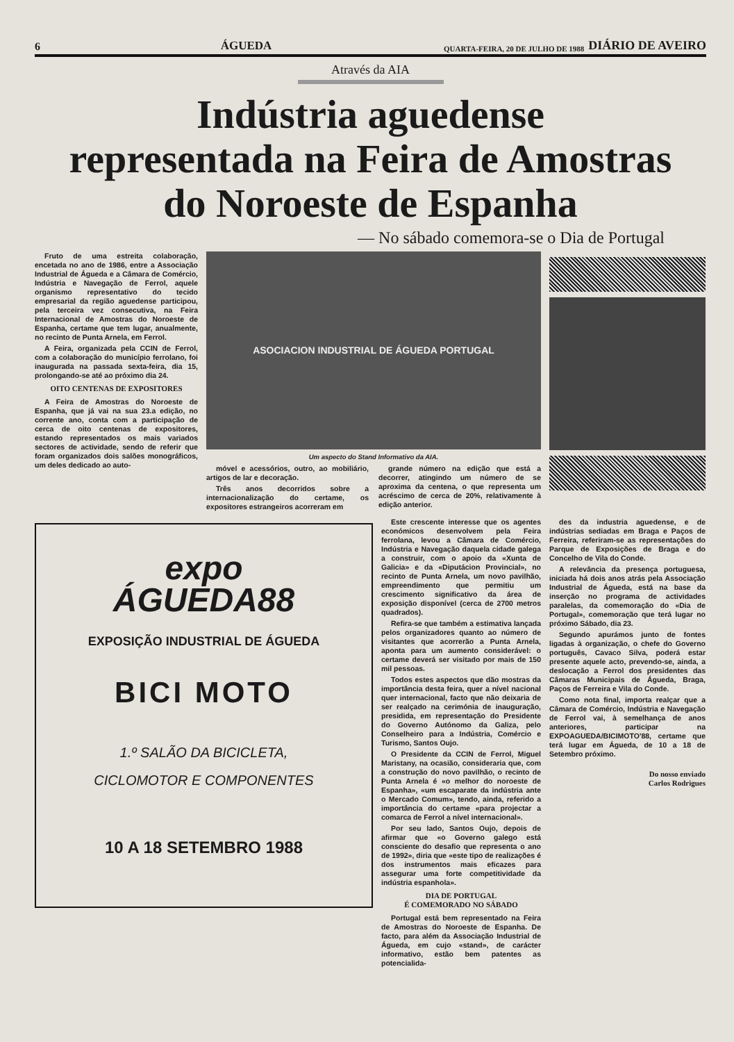6 ÁGUEDA QUARTA-FEIRA, 20 DE JULHO DE 1988 DIÁRIO DE AVEIRO
Através da AIA
Indústria aguedense
representada na Feira de Amostras
do Noroeste de Espanha
— No sábado comemora-se o Dia de Portugal
Fruto de uma estreita colaboração, encetada no ano de 1986, entre a Associação Industrial de Águeda e a Câmara de Comércio, Indústria e Navegação de Ferrol, aquele organismo representativo do tecido empresarial da região aguedense participou, pela terceira vez consecutiva, na Feira Internacional de Amostras do Noroeste de Espanha, certame que tem lugar, anualmente, no recinto de Punta Arnela, em Ferrol.
A Feira, organizada pela CCIN de Ferrol, com a colaboração do município ferrolano, foi inaugurada na passada sexta-feira, dia 15, prolongando-se até ao próximo dia 24.
OITO CENTENAS DE EXPOSITORES
A Feira de Amostras do Noroeste de Espanha, que já vai na sua 23.a edição, no corrente ano, conta com a participação de cerca de oito centenas de expositores, estando representados os mais variados sectores de actividade, sendo de referir que foram organizados dois salões monográficos, um deles dedicado ao auto-
ASOCIACION INDUSTRIAL DE ÁGUEDA PORTUGAL
Um aspecto do Stand Informativo da AIA.
móvel e acessórios, outro, ao mobiliário, artigos de lar e decoração.
Três anos decorridos sobre a internacionalização do certame, os expositores estrangeiros acorreram em
grande número na edição que está a decorrer, atingindo um número de se aproxima da centena, o que representa um acréscimo de cerca de 20%, relativamente à edição anterior.
expo
ÁGUEDA88
EXPOSIÇÃO INDUSTRIAL DE ÁGUEDA
BICI MOTO
1.º SALÃO DA BICICLETA,
CICLOMOTOR E COMPONENTES
10 A 18 SETEMBRO 1988
Este crescente interesse que os agentes económicos desenvolvem pela Feira ferrolana, levou a Câmara de Comércio, Indústria e Navegação daquela cidade galega a construir, com o apoio da «Xunta de Galicia» e da «Diputácion Provincial», no recinto de Punta Arnela, um novo pavilhão, empreendimento que permitiu um crescimento significativo da área de exposição disponível (cerca de 2700 metros quadrados).
Refira-se que também a estimativa lançada pelos organizadores quanto ao número de visitantes que acorrerão a Punta Arnela, aponta para um aumento considerável: o certame deverá ser visitado por mais de 150 mil pessoas.
Todos estes aspectos que dão mostras da importância desta feira, quer a nível nacional quer internacional, facto que não deixaria de ser realçado na cerimónia de inauguração, presidida, em representação do Presidente do Governo Autónomo da Galiza, pelo Conselheiro para a Indústria, Comércio e Turismo, Santos Oujo.
O Presidente da CCIN de Ferrol, Miguel Maristany, na ocasião, consideraria que, com a construção do novo pavilhão, o recinto de Punta Arnela é «o melhor do noroeste de Espanha», «um escaparate da indústria ante o Mercado Comum», tendo, ainda, referido a importância do certame «para projectar a comarca de Ferrol a nível internacional».
Por seu lado, Santos Oujo, depois de afirmar que «o Governo galego está consciente do desafio que representa o ano de 1992», diria que «este tipo de realizações é dos instrumentos mais eficazes para assegurar uma forte competitividade da indústria espanhola».
DIA DE PORTUGAL
É COMEMORADO NO SÁBADO
Portugal está bem representado na Feira de Amostras do Noroeste de Espanha. De facto, para além da Associação Industrial de Águeda, em cujo «stand», de carácter informativo, estão bem patentes as potencialida-
des da industria aguedense, e de indústrias sediadas em Braga e Paços de Ferreira, referiram-se as representações do Parque de Exposições de Braga e do Concelho de Vila do Conde.
A relevância da presença portuguesa, iniciada há dois anos atrás pela Associação Industrial de Águeda, está na base da inserção no programa de actividades paralelas, da comemoração do «Dia de Portugal», comemoração que terá lugar no próximo Sábado, dia 23.
Segundo apurámos junto de fontes ligadas à organização, o chefe do Governo português, Cavaco Silva, poderá estar presente aquele acto, prevendo-se, ainda, a deslocação a Ferrol dos presidentes das Câmaras Municipais de Águeda, Braga, Paços de Ferreira e Vila do Conde.
Como nota final, importa realçar que a Câmara de Comércio, Indústria e Navegação de Ferrol vai, à semelhança de anos anteriores, participar na EXPOAGUEDA/BICIMOTO'88, certame que terá lugar em Águeda, de 10 a 18 de Setembro próximo.
Do nosso enviado
Carlos Rodrigues